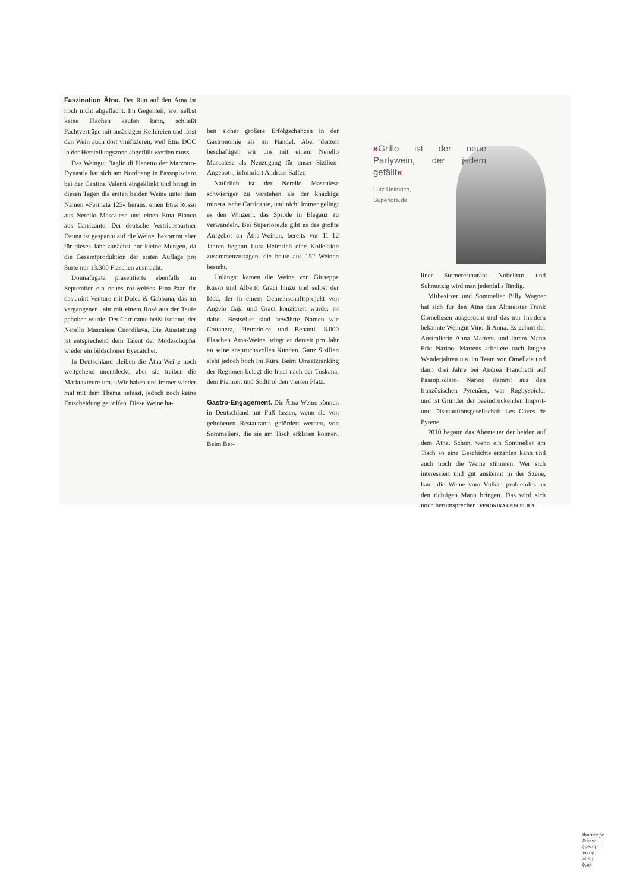Faszination Ätna. Der Run auf den Ätna ist noch nicht abgeflacht. Im Gegenteil, wer selbst keine Flächen kaufen kann, schließt Pachtverträge mit ansässigen Kellereien und lässt den Wein auch dort vinifizieren, weil Etna DOC in der Herstellungszone abgefüllt werden muss.
Das Weingut Baglio di Pianetto der Marzotto-Dynastie hat sich am Nordhang in Passopisciaro bei der Cantina Valenti eingeklinkt und bringt in diesen Tagen die ersten beiden Weine unter dem Namen »Fermata 125« heraus, einen Etna Rosso aus Nerello Mascalese und einen Etna Bianco aus Carricante. Der deutsche Vertriebspartner Deuna ist gespannt auf die Weine, bekommt aber für dieses Jahr zunächst nur kleine Mengen, da die Gesamtproduktion der ersten Auflage pro Sorte nur 13.300 Flaschen ausmacht.
Donnafugata präsentierte ebenfalls im September ein neues rot-weißes Etna-Paar für das Joint Venture mit Dolce & Gabbana, das im vergangenen Jahr mit einem Rosé aus der Taufe gehoben wurde. Der Carricante heißt Isolano, der Nerello Mascalese Cuordilava. Die Ausstattung ist entsprechend dem Talent der Modeschöpfer wieder ein bildschöner Eyecatcher.
In Deutschland bleiben die Ätna-Weine noch weitgehend unentdeckt, aber sie treiben die Marktakteure um. »Wir haben uns immer wieder mal mit dem Thema befasst, jedoch noch keine Entscheidung getroffen. Diese Weine ha-
ben sicher größere Erfolgschancen in der Gastronomie als im Handel. Aber derzeit beschäftigen wir uns mit einem Nerello Mascalese als Neuzugang für unser Sizilien-Angebot«, informiert Andreas Saffer.
Natürlich ist der Nerello Mascalese schwieriger zu verstehen als der knackige mineralische Carricante, und nicht immer gelingt es den Winzern, das Spröde in Eleganz zu verwandeln. Bei Superiore.de gibt es das größte Aufgebot an Ätna-Weinen, bereits vor 11–12 Jahren begann Lutz Heimrich eine Kollektion zusammenzutragen, die heute aus 152 Weinen besteht.
Unlängst kamen die Weine von Giuseppe Russo und Alberto Graci hinzu und selbst der Idda, der in einem Gemeinschaftsprojekt von Angelo Gaja und Graci konzipiert wurde, ist dabei. Bestseller sind bewährte Namen wie Cottanera, Pietradolce und Benanti. 8.000 Flaschen Ätna-Weine bringt er derzeit pro Jahr an seine anspruchsvollen Kunden. Ganz Sizilien steht jedoch hoch im Kurs. Beim Umsatzranking der Regionen belegt die Insel nach der Toskana, dem Piemont und Südtirol den vierten Platz.
Gastro-Engagement. Die Ätna-Weine können in Deutschland nur Fuß fassen, wenn sie von gehobenen Restaurants gefördert werden, von Sommeliers, die sie am Tisch erklären können. Beim Ber-
»Grillo ist der neue Partywein, der jedem gefällt«
Lutz Heimrich,
Superiore.de
liner Sternerestaurant Nobelhart und Schmutzig wird man jedenfalls fündig.
Mitbesitzer und Sommelier Billy Wagner hat sich für den Ätna den Altmeister Frank Cornelissen ausgesucht und das nur Insidern bekannte Weingut Vino di Anna. Es gehört der Australierin Anna Martens und ihrem Mann Eric Narioo. Martens arbeitete nach langen Wanderjahren u.a. im Team von Ornellaia und dann drei Jahre bei Andrea Franchetti auf Passopisciaro, Narioo stammt aus den französischen Pyrenäen, war Rugbyspieler und ist Gründer der beeindruckenden Import- und Distributionsgesellschaft Les Caves de Pyrene.
2010 begann das Abenteuer der beiden auf dem Ätna. Schön, wenn ein Sommelier am Tisch so eine Geschichte erzählen kann und auch noch die Weine stimmen. Wer sich interessiert und gut auskennt in der Szene, kann die Weine vom Vulkan problemlos an den richtigen Mann bringen. Das wird sich noch herumsprechen. VERONIKA CRECELIUS
thurner pr
&à»w
@ézdpri
yn og:
ab<q
(çge